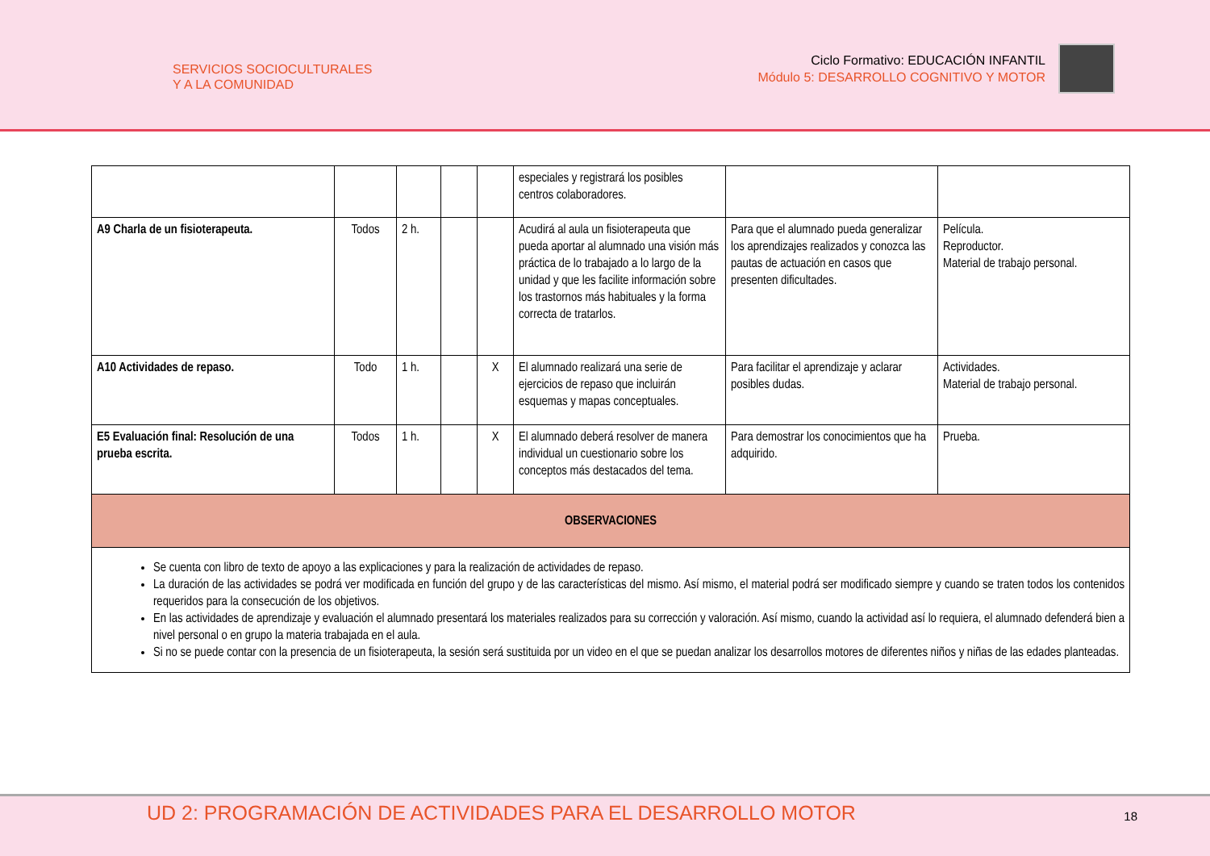SERVICIOS SOCIOCULTURALES
Y A LA COMUNIDAD
Ciclo Formativo: EDUCACIÓN INFANTIL
Módulo 5: DESARROLLO COGNITIVO Y MOTOR
| | | | | | especiales y registrará los posibles centros colaboradores. | | |
| A9 Charla de un fisioterapeuta. | Todos | 2 h. | | | Acudirá al aula un fisioterapeuta que pueda aportar al alumnado una visión más práctica de lo trabajado a lo largo de la unidad y que les facilite información sobre los trastornos más habituales y la forma correcta de tratarlos. | Para que el alumnado pueda generalizar los aprendizajes realizados y conozca las pautas de actuación en casos que presenten dificultades. | Película. Reproductor. Material de trabajo personal. |
| A10 Actividades de repaso. | Todo | 1 h. | | X | El alumnado realizará una serie de ejercicios de repaso que incluirán esquemas y mapas conceptuales. | Para facilitar el aprendizaje y aclarar posibles dudas. | Actividades. Material de trabajo personal. |
| E5 Evaluación final: Resolución de una prueba escrita. | Todos | 1 h. | | X | El alumnado deberá resolver de manera individual un cuestionario sobre los conceptos más destacados del tema. | Para demostrar los conocimientos que ha adquirido. | Prueba. |
| OBSERVACIONES | | | | | | | |
| Se cuenta con libro de texto de apoyo a las explicaciones y para la realización de actividades de repaso. La duración de las actividades se podrá ver modificada en función del grupo y de las características del mismo. Así mismo, el material podrá ser modificado siempre y cuando se traten todos los contenidos requeridos para la consecución de los objetivos. En las actividades de aprendizaje y evaluación el alumnado presentará los materiales realizados para su corrección y valoración. Así mismo, cuando la actividad así lo requiera, el alumnado defenderá bien a nivel personal o en grupo la materia trabajada en el aula. Si no se puede contar con la presencia de un fisioterapeuta, la sesión será sustituida por un video en el que se puedan analizar los desarrollos motores de diferentes niños y niñas de las edades planteadas. | | | | | | | |
UD 2: PROGRAMACIÓN DE ACTIVIDADES PARA EL DESARROLLO MOTOR
18